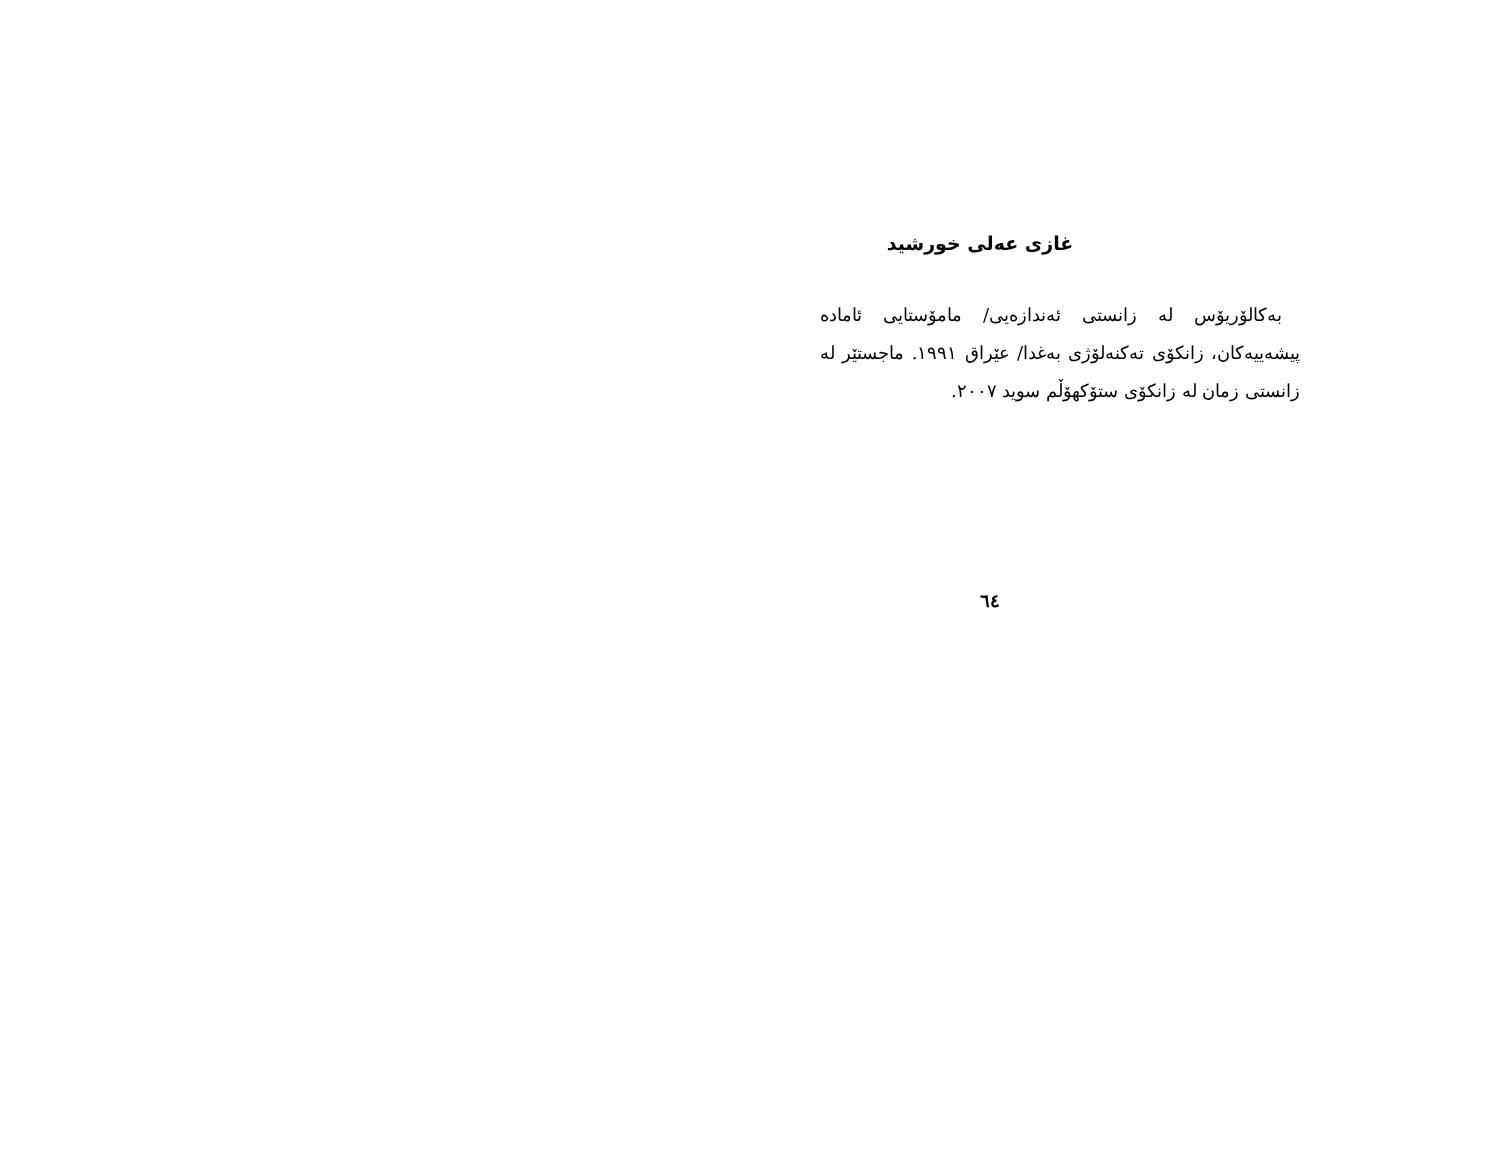غازی عەلی خورشید
بەکالۆریۆس لە زانستی ئەندازەیی/ مامۆستایی ئامادە پیشەییەکان، زانکۆی تەکنەلۆژی بەغدا/ عێراق ١٩٩١. ماجستێر لە زانستی زمان لە زانکۆی ستۆکهۆڵم سوید ٢٠٠٧.
٦٤